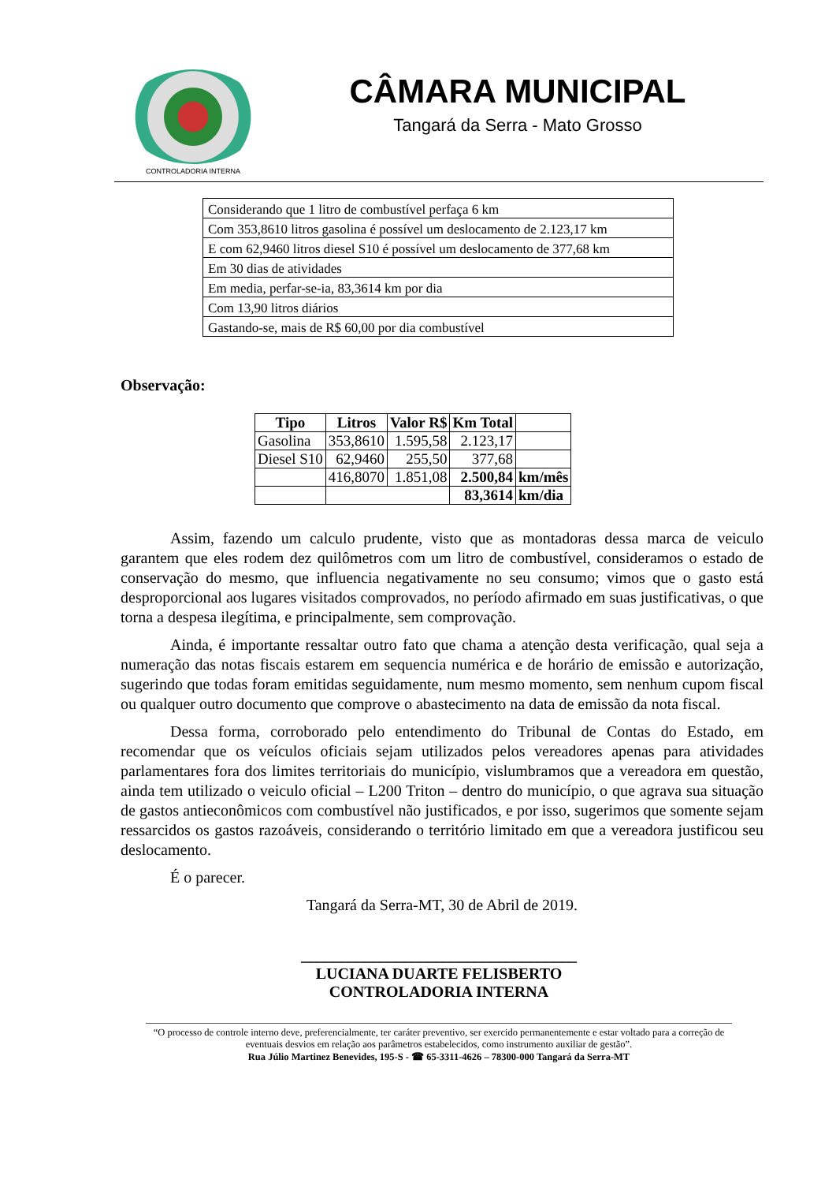CONTROLADORIA INTERNA
CÂMARA MUNICIPAL
Tangará da Serra - Mato Grosso
| Considerando que 1 litro de combustível perfaça 6 km |
| Com 353,8610 litros gasolina é possível um deslocamento de 2.123,17 km |
| E com 62,9460 litros diesel S10 é possível um deslocamento de 377,68 km |
| Em 30 dias de atividades |
| Em media, perfar-se-ia, 83,3614 km por dia |
| Com 13,90 litros diários |
| Gastando-se, mais de R$ 60,00 por dia combustível |
Observação:
| Tipo | Litros | Valor R$ | Km Total | |
| Gasolina | 353,8610 | 1.595,58 | 2.123,17 | |
| Diesel S10 | 62,9460 | 255,50 | 377,68 | |
| | 416,8070 | 1.851,08 | 2.500,84 | km/mês |
| | | | 83,3614 | km/dia |
Assim, fazendo um calculo prudente, visto que as montadoras dessa marca de veiculo garantem que eles rodem dez quilômetros com um litro de combustível, consideramos o estado de conservação do mesmo, que influencia negativamente no seu consumo; vimos que o gasto está desproporcional aos lugares visitados comprovados, no período afirmado em suas justificativas, o que torna a despesa ilegítima, e principalmente, sem comprovação.
Ainda, é importante ressaltar outro fato que chama a atenção desta verificação, qual seja a numeração das notas fiscais estarem em sequencia numérica e de horário de emissão e autorização, sugerindo que todas foram emitidas seguidamente, num mesmo momento, sem nenhum cupom fiscal ou qualquer outro documento que comprove o abastecimento na data de emissão da nota fiscal.
Dessa forma, corroborado pelo entendimento do Tribunal de Contas do Estado, em recomendar que os veículos oficiais sejam utilizados pelos vereadores apenas para atividades parlamentares fora dos limites territoriais do município, vislumbramos que a vereadora em questão, ainda tem utilizado o veiculo oficial – L200 Triton – dentro do município, o que agrava sua situação de gastos antieconômicos com combustível não justificados, e por isso, sugerimos que somente sejam ressarcidos os gastos razoáveis, considerando o território limitado em que a vereadora justificou seu deslocamento.
É o parecer.
Tangará da Serra-MT, 30 de Abril de 2019.
___________________________________
LUCIANA DUARTE FELISBERTO
CONTROLADORIA INTERNA
“O processo de controle interno deve, preferencialmente, ter caráter preventivo, ser exercido permanentemente e estar voltado para a correção de eventuais desvios em relação aos parâmetros estabelecidos, como instrumento auxiliar de gestão”.
Rua Júlio Martinez Benevides, 195-S - ☎ 65-3311-4626 – 78300-000 Tangará da Serra-MT